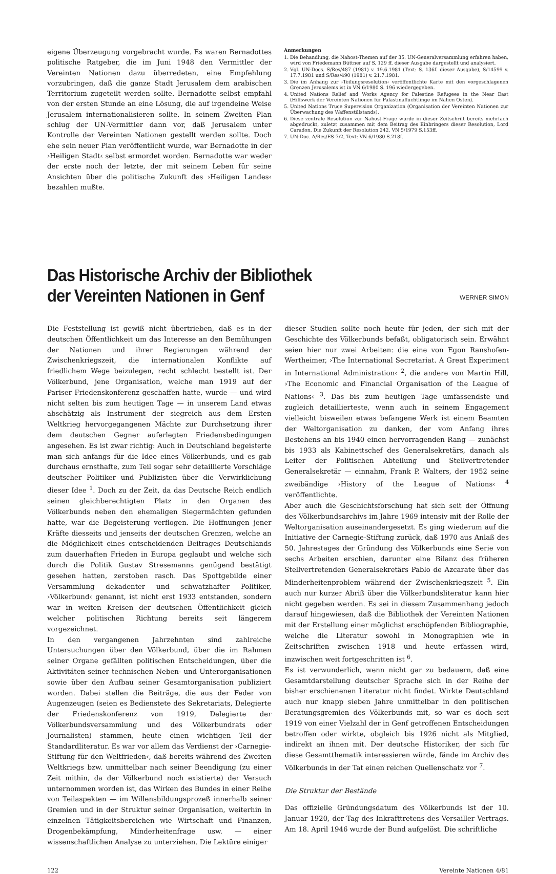eigene Überzeugung vorgebracht wurde. Es waren Bernadottes politische Ratgeber, die im Juni 1948 den Vermittler der Vereinten Nationen dazu überredeten, eine Empfehlung vorzubringen, daß die ganze Stadt Jerusalem dem arabischen Territorium zugeteilt werden sollte. Bernadotte selbst empfahl von der ersten Stunde an eine Lösung, die auf irgendeine Weise Jerusalem internationalisieren sollte. In seinem Zweiten Plan schlug der UN-Vermittler dann vor, daß Jerusalem unter Kontrolle der Vereinten Nationen gestellt werden sollte. Doch ehe sein neuer Plan veröffentlicht wurde, war Bernadotte in der ›Heiligen Stadt‹ selbst ermordet worden. Bernadotte war weder der erste noch der letzte, der mit seinem Leben für seine Ansichten über die politische Zukunft des ›Heiligen Landes‹ bezahlen mußte.
Anmerkungen
1. Die Behandlung, die Nahost-Themen auf der 35. UN-Generalversammlung erfahren haben, wird von Friedemann Büttner auf S. 129 ff. dieser Ausgabe dargestellt und analysiert.
2. Vgl. UN-Docs. S/Res/487 (1981) v. 19.6.1981 (Text: S. 136f. dieser Ausgabe), S/14599 v. 17.7.1981 und S/Res/490 (1981) v. 21.7.1981.
3. Die im Anhang zur ›Teilungsresolution‹ veröffentlichte Karte mit den vorgeschlagenen Grenzen Jerusalems ist in VN 6/1980 S. 196 wiedergegeben.
4. United Nations Relief and Works Agency for Palestine Refugees in the Near East (Hilfswerk der Vereinten Nationen für Palästinaflüchtlinge im Nahen Osten).
5. United Nations Truce Supervision Organization (Organisation der Vereinten Nationen zur Überwachung des Waffenstillstands).
6. Diese zentrale Resolution zur Nahost-Frage wurde in dieser Zeitschrift bereits mehrfach abgedruckt, zuletzt zusammen mit dem Beitrag des Einbringers dieser Resolution, Lord Caradon, Die Zukunft der Resolution 242, VN 5/1979 S.153ff.
7. UN-Doc. A/Res/ES-7/2, Text: VN 6/1980 S.218f.
Das Historische Archiv der Bibliothek
der Vereinten Nationen in Genf
WERNER SIMON
Die Feststellung ist gewiß nicht übertrieben, daß es in der deutschen Öffentlichkeit um das Interesse an den Bemühungen der Nationen und ihrer Regierungen während der Zwischenkriegszeit, die internationalen Konflikte auf friedlichem Wege beizulegen, recht schlecht bestellt ist. Der Völkerbund, jene Organisation, welche man 1919 auf der Pariser Friedenskonferenz geschaffen hatte, wurde — und wird nicht selten bis zum heutigen Tage — in unserem Land etwas abschätzig als Instrument der siegreich aus dem Ersten Weltkrieg hervorgegangenen Mächte zur Durchsetzung ihrer dem deutschen Gegner auferlegten Friedensbedingungen angesehen. Es ist zwar richtig: Auch in Deutschland begeisterte man sich anfangs für die Idee eines Völkerbunds, und es gab durchaus ernsthafte, zum Teil sogar sehr detaillierte Vorschläge deutscher Politiker und Publizisten über die Verwirklichung dieser Idee <sup>1</sup>. Doch zu der Zeit, da das Deutsche Reich endlich seinen gleichberechtigten Platz in den Organen des Völkerbunds neben den ehemaligen Siegermächten gefunden hatte, war die Begeisterung verflogen. Die Hoffnungen jener Kräfte diesseits und jenseits der deutschen Grenzen, welche an die Möglichkeit eines entscheidenden Beitrages Deutschlands zum dauerhaften Frieden in Europa geglaubt und welche sich durch die Politik Gustav Stresemanns genügend bestätigt gesehen hatten, zerstoben rasch. Das Spottgebilde einer Versammlung dekadenter und schwatzhafter Politiker, ›Völkerbund‹ genannt, ist nicht erst 1933 entstanden, sondern war in weiten Kreisen der deutschen Öffentlichkeit gleich welcher politischen Richtung bereits seit längerem vorgezeichnet.
In den vergangenen Jahrzehnten sind zahlreiche Untersuchungen über den Völkerbund, über die im Rahmen seiner Organe gefällten politischen Entscheidungen, über die Aktivitäten seiner technischen Neben- und Unterorganisationen sowie über den Aufbau seiner Gesamtorganisation publiziert worden. Dabei stellen die Beiträge, die aus der Feder von Augenzeugen (seien es Bedienstete des Sekretariats, Delegierte der Friedenskonferenz von 1919, Delegierte der Völkerbundsversammlung und des Völkerbundrats oder Journalisten) stammen, heute einen wichtigen Teil der Standardliteratur. Es war vor allem das Verdienst der ›Carnegie-Stiftung für den Weltfrieden‹, daß bereits während des Zweiten Weltkriegs bzw. unmittelbar nach seiner Beendigung (zu einer Zeit mithin, da der Völkerbund noch existierte) der Versuch unternommen worden ist, das Wirken des Bundes in einer Reihe von Teilaspekten — im Willensbildungsprozeß innerhalb seiner Gremien und in der Struktur seiner Organisation, weiterhin in einzelnen Tätigkeitsbereichen wie Wirtschaft und Finanzen, Drogenbekämpfung, Minderheitenfrage usw. — einer wissenschaftlichen Analyse zu unterziehen. Die Lektüre einiger
dieser Studien sollte noch heute für jeden, der sich mit der Geschichte des Völkerbunds befaßt, obligatorisch sein. Erwähnt seien hier nur zwei Arbeiten: die eine von Egon Ranshofen-Wertheimer, ›The International Secretariat. A Great Experiment in International Administration‹ <sup>2</sup>, die andere von Martin Hill, ›The Economic and Financial Organisation of the League of Nations‹ <sup>3</sup>. Das bis zum heutigen Tage umfassendste und zugleich detaillierteste, wenn auch in seinem Engagement vielleicht bisweilen etwas befangene Werk ist einem Beamten der Weltorganisation zu danken, der vom Anfang ihres Bestehens an bis 1940 einen hervorragenden Rang — zunächst bis 1933 als Kabinettschef des Generalsekretärs, danach als Leiter der Politischen Abteilung und Stellvertretender Generalsekretär — einnahm, Frank P. Walters, der 1952 seine zweibändige ›History of the League of Nations‹ <sup>4</sup> veröffentlichte.
Aber auch die Geschichtsforschung hat sich seit der Öffnung des Völkerbundsarchivs im Jahre 1969 intensiv mit der Rolle der Weltorganisation auseinandergesetzt. Es ging wiederum auf die Initiative der Carnegie-Stiftung zurück, daß 1970 aus Anlaß des 50. Jahrestages der Gründung des Völkerbunds eine Serie von sechs Arbeiten erschien, darunter eine Bilanz des früheren Stellvertretenden Generalsekretärs Pablo de Azcarate über das Minderheitenproblem während der Zwischenkriegszeit <sup>5</sup>. Ein auch nur kurzer Abriß über die Völkerbundsliteratur kann hier nicht gegeben werden. Es sei in diesem Zusammenhang jedoch darauf hingewiesen, daß die Bibliothek der Vereinten Nationen mit der Erstellung einer möglichst erschöpfenden Bibliographie, welche die Literatur sowohl in Monographien wie in Zeitschriften zwischen 1918 und heute erfassen wird, inzwischen weit fortgeschritten ist <sup>6</sup>.
Es ist verwunderlich, wenn nicht gar zu bedauern, daß eine Gesamtdarstellung deutscher Sprache sich in der Reihe der bisher erschienenen Literatur nicht findet. Wirkte Deutschland auch nur knapp sieben Jahre unmittelbar in den politischen Beratungsgremien des Völkerbunds mit, so war es doch seit 1919 von einer Vielzahl der in Genf getroffenen Entscheidungen betroffen oder wirkte, obgleich bis 1926 nicht als Mitglied, indirekt an ihnen mit. Der deutsche Historiker, der sich für diese Gesamtthematik interessieren würde, fände im Archiv des Völkerbunds in der Tat einen reichen Quellenschatz vor <sup>7</sup>.
Die Struktur der Bestände
Das offizielle Gründungsdatum des Völkerbunds ist der 10. Januar 1920, der Tag des Inkrafttretens des Versailler Vertrags. Am 18. April 1946 wurde der Bund aufgelöst. Die schriftliche
122 Vereinte Nationen 4/81